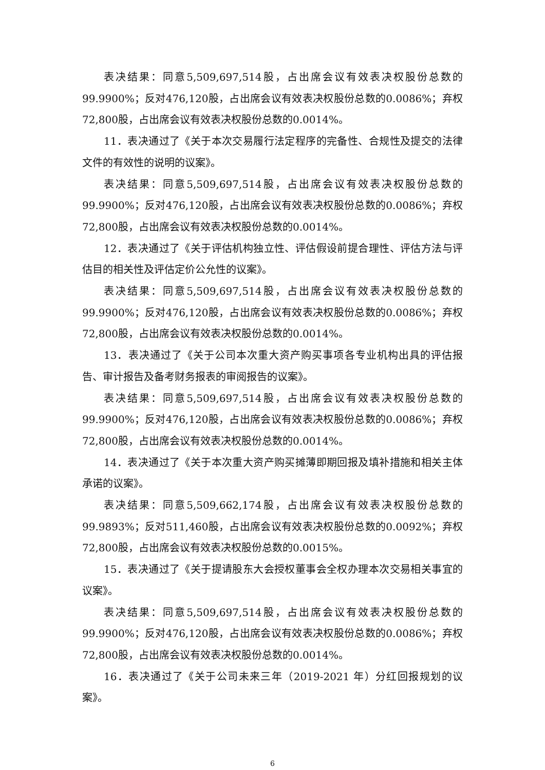表决结果：同意5,509,697,514股，占出席会议有效表决权股份总数的99.9900%；反对476,120股，占出席会议有效表决权股份总数的0.0086%；弃权72,800股，占出席会议有效表决权股份总数的0.0014%。
11．表决通过了《关于本次交易履行法定程序的完备性、合规性及提交的法律文件的有效性的说明的议案》。
表决结果：同意5,509,697,514股，占出席会议有效表决权股份总数的99.9900%；反对476,120股，占出席会议有效表决权股份总数的0.0086%；弃权72,800股，占出席会议有效表决权股份总数的0.0014%。
12．表决通过了《关于评估机构独立性、评估假设前提合理性、评估方法与评估目的相关性及评估定价公允性的议案》。
表决结果：同意5,509,697,514股，占出席会议有效表决权股份总数的99.9900%；反对476,120股，占出席会议有效表决权股份总数的0.0086%；弃权72,800股，占出席会议有效表决权股份总数的0.0014%。
13．表决通过了《关于公司本次重大资产购买事项各专业机构出具的评估报告、审计报告及备考财务报表的审阅报告的议案》。
表决结果：同意5,509,697,514股，占出席会议有效表决权股份总数的99.9900%；反对476,120股，占出席会议有效表决权股份总数的0.0086%；弃权72,800股，占出席会议有效表决权股份总数的0.0014%。
14．表决通过了《关于本次重大资产购买摊薄即期回报及填补措施和相关主体承诺的议案》。
表决结果：同意5,509,662,174股，占出席会议有效表决权股份总数的99.9893%；反对511,460股，占出席会议有效表决权股份总数的0.0092%；弃权72,800股，占出席会议有效表决权股份总数的0.0015%。
15．表决通过了《关于提请股东大会授权董事会全权办理本次交易相关事宜的议案》。
表决结果：同意5,509,697,514股，占出席会议有效表决权股份总数的99.9900%；反对476,120股，占出席会议有效表决权股份总数的0.0086%；弃权72,800股，占出席会议有效表决权股份总数的0.0014%。
16．表决通过了《关于公司未来三年（2019-2021 年）分红回报规划的议案》。
6